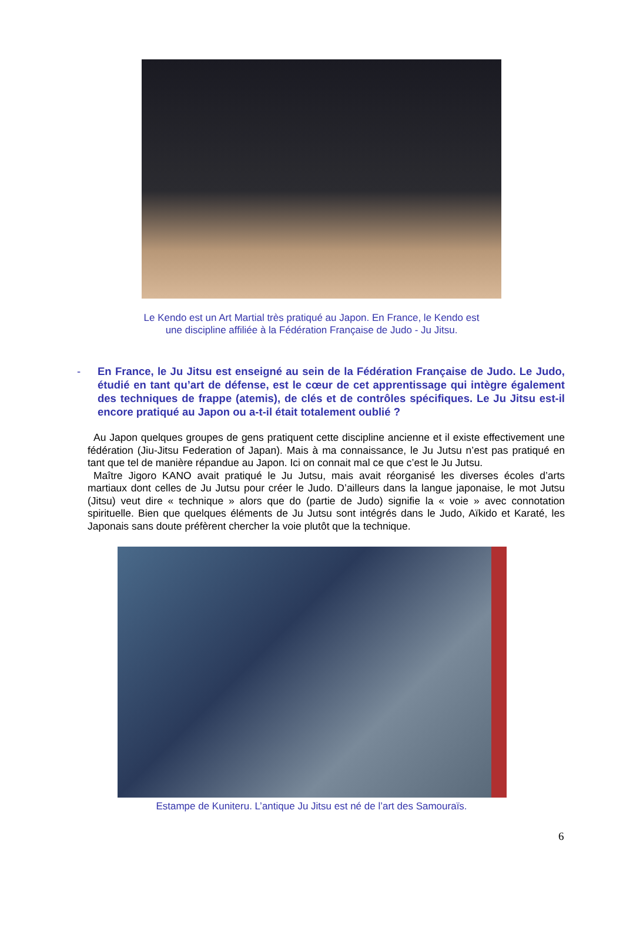Le Kendo est un Art Martial très pratiqué au Japon. En France, le Kendo est
une discipline affiliée à la Fédération Française de Judo - Ju Jitsu.
- En France, le Ju Jitsu est enseigné au sein de la Fédération Française de Judo. Le Judo, étudié en tant qu’art de défense, est le cœur de cet apprentissage qui intègre également des techniques de frappe (atemis), de clés et de contrôles spécifiques. Le Ju Jitsu est-il encore pratiqué au Japon ou a-t-il était totalement oublié ?
Au Japon quelques groupes de gens pratiquent cette discipline ancienne et il existe effectivement une fédération (Jiu-Jitsu Federation of Japan). Mais à ma connaissance, le Ju Jutsu n’est pas pratiqué en tant que tel de manière répandue au Japon. Ici on connait mal ce que c’est le Ju Jutsu.
Maître Jigoro KANO avait pratiqué le Ju Jutsu, mais avait réorganisé les diverses écoles d’arts martiaux dont celles de Ju Jutsu pour créer le Judo. D’ailleurs dans la langue japonaise, le mot Jutsu (Jitsu) veut dire « technique » alors que do (partie de Judo) signifie la « voie » avec connotation spirituelle. Bien que quelques éléments de Ju Jutsu sont intégrés dans le Judo, Aïkido et Karaté, les Japonais sans doute préfèrent chercher la voie plutôt que la technique.
Estampe de Kuniteru. L’antique Ju Jitsu est né de l’art des Samouraïs.
6